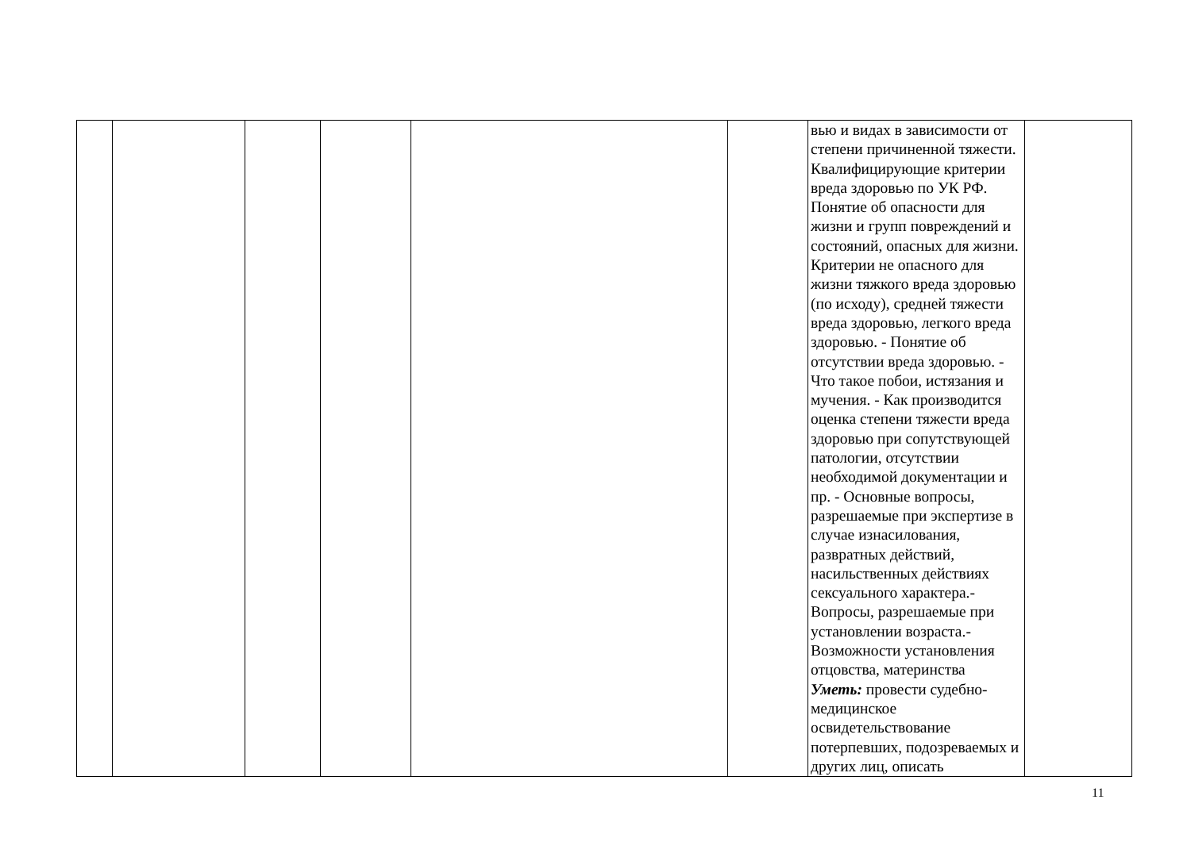| | | | | | | вью и видах в зависимости от степени причиненной тяжести. Квалифицирующие критерии вреда здоровью по УК РФ. Понятие об опасности для жизни и групп повреждений и состояний, опасных для жизни. Критерии не опасного для жизни тяжкого вреда здоровью (по исходу), средней тяжести вреда здоровью, легкого вреда здоровью. - Понятие об отсутствии вреда здоровью. - Что такое побои, истязания и мучения. - Как производится оценка степени тяжести вреда здоровью при сопутствующей патологии, отсутствии необходимой документации и пр. - Основные вопросы, разрешаемые при экспертизе в случае изнасилования, развратных действий, насильственных действиях сексуального характера.- Вопросы, разрешаемые при установлении возраста.- Возможности установления отцовства, материнства Уметь: провести судебно-медицинское освидетельствование потерпевших, подозреваемых и других лиц, описать | |
11